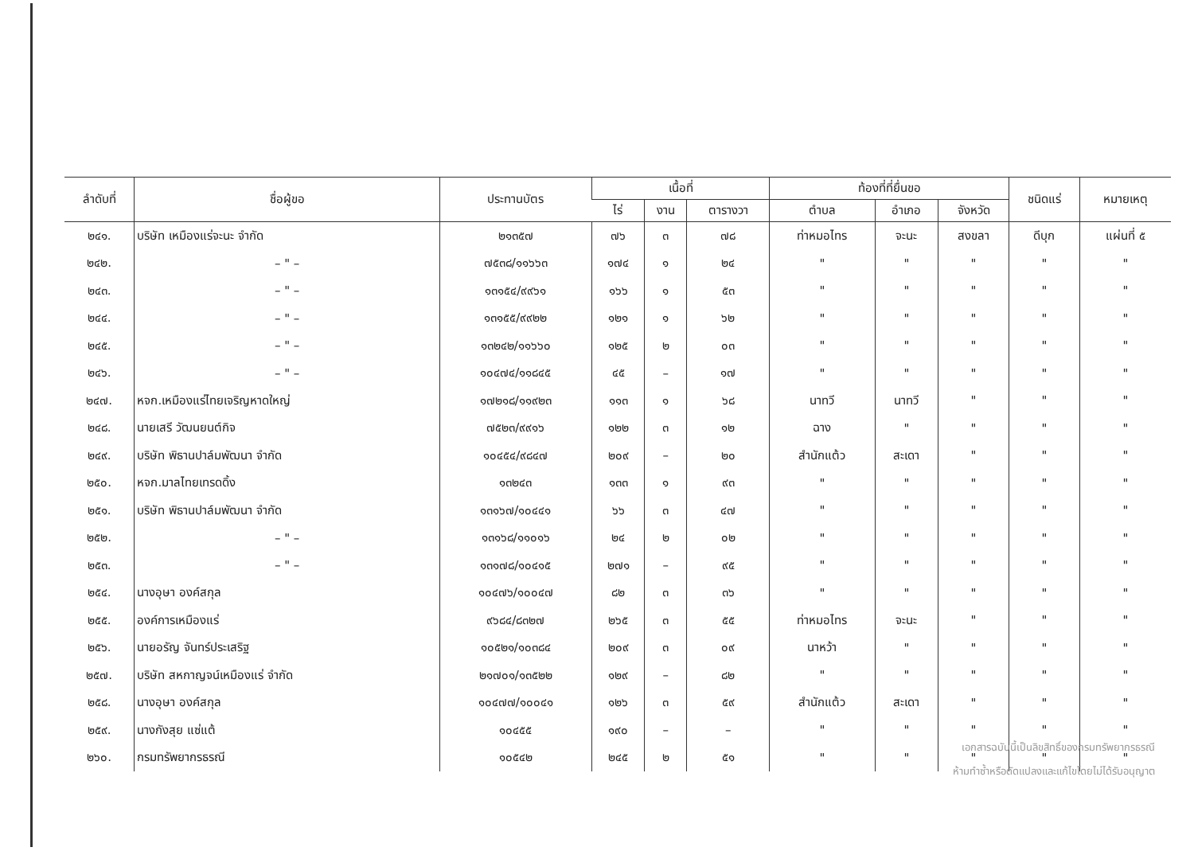| ลำดับที่ | ชื่อผู้ขอ | ประทานบัตร | เนื้อที่ | | | ท้องที่ที่ยื่นขอ | | | ชนิดแร่ | หมายเหตุ |
| --- | --- | --- | --- | --- | --- | --- | --- | --- | --- | --- |
| | | | ไร่ | งาน | ตารางวา | ตำบล | อำเภอ | จังหวัด | | |
| ๒๔๑. | บริษัท เหมืองแร่จะนะ จำกัด | ๒๑๓๕๗ | ๗๖ | ๓ | ๗๘ | ท่าหมอไทร | จะนะ | สงขลา | ดีบุก | แผ่นที่ ๕ |
| ๒๔๒. | – " – | ๗๕๓๘/๑๑๖๖๓ | ๑๗๔ | ๑ | ๒๔ | " | " | " | " | " |
| ๒๔๓. | – " – | ๑๓๑๕๔/๙๙๖๑ | ๑๖๖ | ๑ | ๕๓ | " | " | " | " | " |
| ๒๔๔. | – " – | ๑๓๑๕๕/๙๙๒๒ | ๑๒๑ | ๑ | ๖๒ | " | " | " | " | " |
| ๒๔๕. | – " – | ๑๓๒๔๒/๑๑๖๖๐ | ๑๒๕ | ๒ | ๐๓ | " | " | " | " | " |
| ๒๔๖. | – " – | ๑๐๔๗๔/๑๑๘๔๕ | ๔๕ | – | ๑๗ | " | " | " | " | " |
| ๒๔๗. | หจก.เหมืองแร่ไทยเจริญหาดใหญ่ | ๑๗๒๑๘/๑๑๙๒๓ | ๑๑๓ | ๑ | ๖๘ | นาทวี | นาทวี | " | " | " |
| ๒๔๘. | นายเสรี วัฒนยนต์กิจ | ๗๕๒๓/๙๙๑๖ | ๑๒๒ | ๓ | ๑๒ | ฉาง | " | " | " | " |
| ๒๔๙. | บริษัท พิธานปาล์มพัฒนา จำกัด | ๑๐๔๕๔/๙๘๔๗ | ๒๐๙ | – | ๒๐ | สำนักแต้ว | สะเดา | " | " | " |
| ๒๕๐. | หจก.มาลไทยเทรดดิ้ง | ๑๓๒๔๓ | ๑๓๓ | ๑ | ๙๓ | " | " | " | " | " |
| ๒๕๑. | บริษัท พิธานปาล์มพัฒนา จำกัด | ๑๓๑๖๗/๑๐๔๔๑ | ๖๖ | ๓ | ๔๗ | " | " | " | " | " |
| ๒๕๒. | – " – | ๑๓๑๖๘/๑๑๐๑๖ | ๒๔ | ๒ | ๐๒ | " | " | " | " | " |
| ๒๕๓. | – " – | ๑๓๑๗๘/๑๐๔๑๕ | ๒๗๑ | – | ๙๕ | " | " | " | " | " |
| ๒๕๔. | นางอุษา องค์สกุล | ๑๐๔๗๖/๑๐๐๔๗ | ๘๒ | ๓ | ๓๖ | " | " | " | " | " |
| ๒๕๕. | องค์การเหมืองแร่ | ๙๖๘๔/๘๓๒๗ | ๒๖๕ | ๓ | ๕๕ | ท่าหมอไทร | จะนะ | " | " | " |
| ๒๕๖. | นายอรัญ จันทร์ประเสริฐ | ๑๐๕๒๑/๑๐๓๘๔ | ๒๐๙ | ๓ | ๐๙ | นาหว้า | " | " | " | " |
| ๒๕๗. | บริษัท สหกาญจน์เหมืองแร่ จำกัด | ๒๑๗๐๑/๑๓๕๒๒ | ๑๒๙ | – | ๘๒ | " | " | " | " | " |
| ๒๕๘. | นางอุษา องค์สกุล | ๑๐๔๗๗/๑๐๐๔๑ | ๑๒๖ | ๓ | ๕๙ | สำนักแต้ว | สะเดา | " | " | " |
| ๒๕๙. | นางกังสุย แซ่แต้ | ๑๐๔๕๕ | ๑๙๐ | – | – | " | " | " | " | " |
| ๒๖๐. | กรมทรัพยากรธรณี | ๑๐๕๔๒ | ๒๔๕ | ๒ | ๕๑ | " | " | " | " | " |
เอกสารฉบับนี้เป็นลิขสิทธิ์ของกรมทรัพยากรธรณี
ห้ามทำซ้ำหรือดัดแปลงและแก้ไขโดยไม่ได้รับอนุญาต